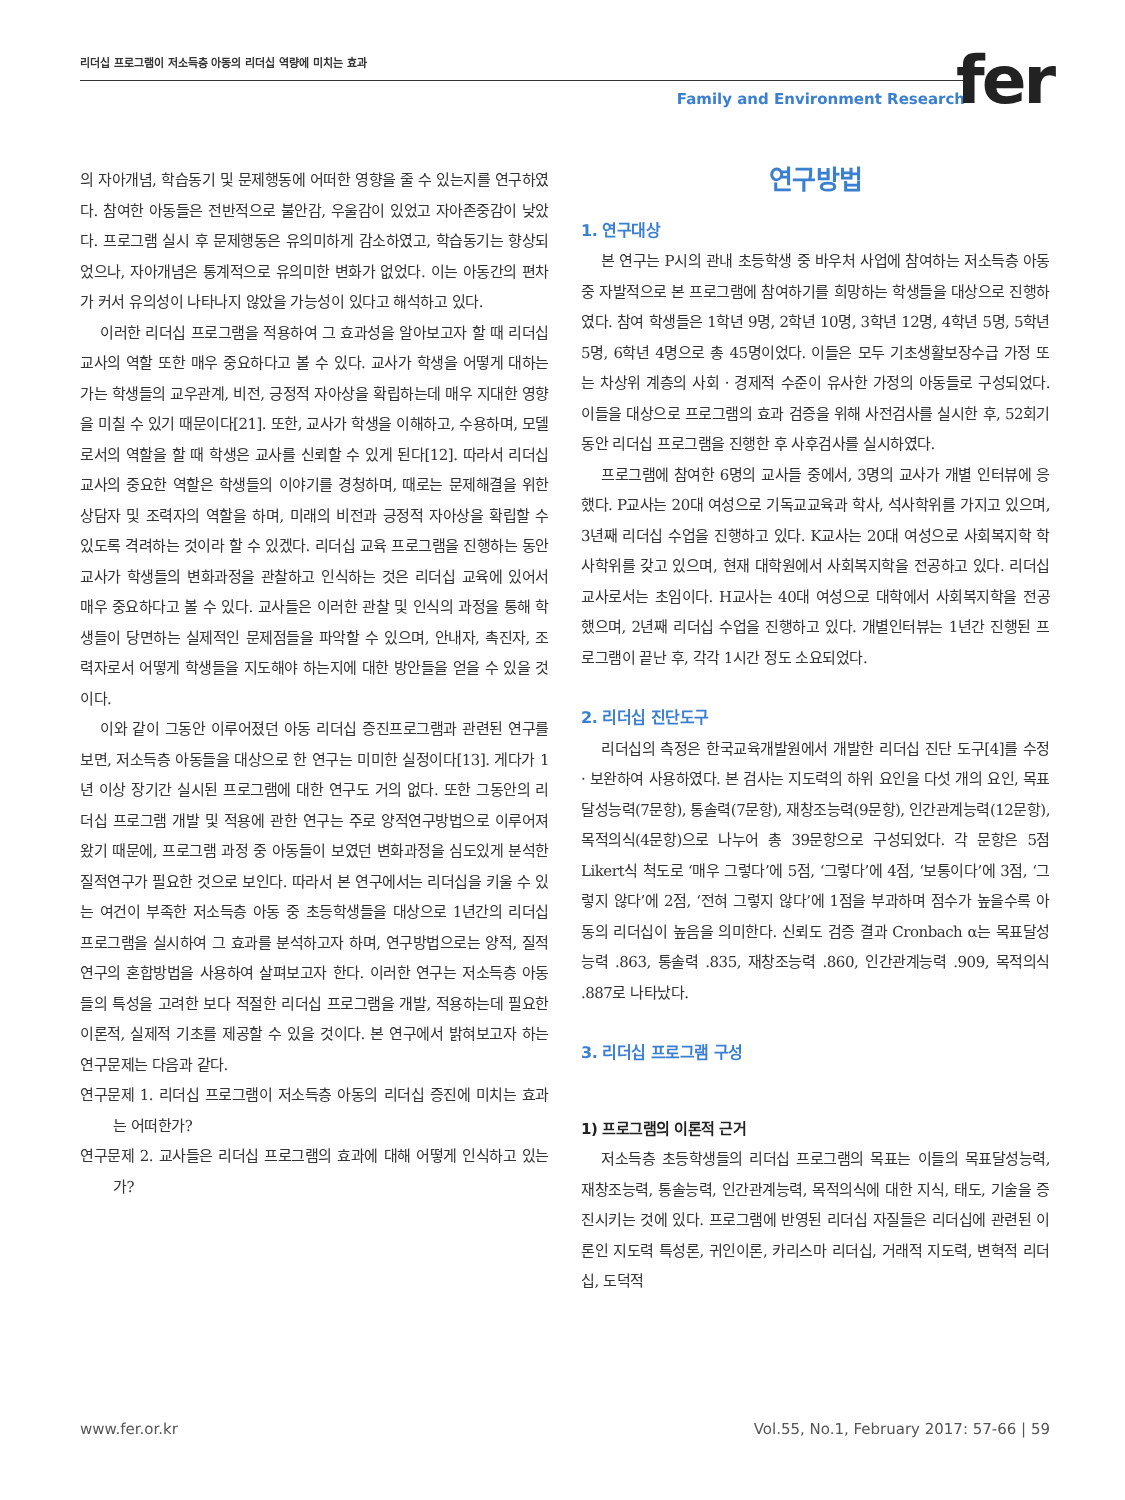리더십 프로그램이 저소득층 아동의 리더십 역량에 미치는 효과
Family and Environment Research
fer
의 자아개념, 학습동기 및 문제행동에 어떠한 영향을 줄 수 있는지를 연구하였다. 참여한 아동들은 전반적으로 불안감, 우울감이 있었고 자아존중감이 낮았다. 프로그램 실시 후 문제행동은 유의미하게 감소하였고, 학습동기는 향상되었으나, 자아개념은 통계적으로 유의미한 변화가 없었다. 이는 아동간의 편차가 커서 유의성이 나타나지 않았을 가능성이 있다고 해석하고 있다.
이러한 리더십 프로그램을 적용하여 그 효과성을 알아보고자 할 때 리더십 교사의 역할 또한 매우 중요하다고 볼 수 있다. 교사가 학생을 어떻게 대하는가는 학생들의 교우관계, 비전, 긍정적 자아상을 확립하는데 매우 지대한 영향을 미칠 수 있기 때문이다[21]. 또한, 교사가 학생을 이해하고, 수용하며, 모델로서의 역할을 할 때 학생은 교사를 신뢰할 수 있게 된다[12]. 따라서 리더십 교사의 중요한 역할은 학생들의 이야기를 경청하며, 때로는 문제해결을 위한 상담자 및 조력자의 역할을 하며, 미래의 비전과 긍정적 자아상을 확립할 수 있도록 격려하는 것이라 할 수 있겠다. 리더십 교육 프로그램을 진행하는 동안 교사가 학생들의 변화과정을 관찰하고 인식하는 것은 리더십 교육에 있어서 매우 중요하다고 볼 수 있다. 교사들은 이러한 관찰 및 인식의 과정을 통해 학생들이 당면하는 실제적인 문제점들을 파악할 수 있으며, 안내자, 촉진자, 조력자로서 어떻게 학생들을 지도해야 하는지에 대한 방안들을 얻을 수 있을 것이다.
이와 같이 그동안 이루어졌던 아동 리더십 증진프로그램과 관련된 연구를 보면, 저소득층 아동들을 대상으로 한 연구는 미미한 실정이다[13]. 게다가 1년 이상 장기간 실시된 프로그램에 대한 연구도 거의 없다. 또한 그동안의 리더십 프로그램 개발 및 적용에 관한 연구는 주로 양적연구방법으로 이루어져 왔기 때문에, 프로그램 과정 중 아동들이 보였던 변화과정을 심도있게 분석한 질적연구가 필요한 것으로 보인다. 따라서 본 연구에서는 리더십을 키울 수 있는 여건이 부족한 저소득층 아동 중 초등학생들을 대상으로 1년간의 리더십 프로그램을 실시하여 그 효과를 분석하고자 하며, 연구방법으로는 양적, 질적 연구의 혼합방법을 사용하여 살펴보고자 한다. 이러한 연구는 저소득층 아동들의 특성을 고려한 보다 적절한 리더십 프로그램을 개발, 적용하는데 필요한 이론적, 실제적 기초를 제공할 수 있을 것이다. 본 연구에서 밝혀보고자 하는 연구문제는 다음과 같다.
연구문제 1. 리더십 프로그램이 저소득층 아동의 리더십 증진에 미치는 효과는 어떠한가?
연구문제 2. 교사들은 리더십 프로그램의 효과에 대해 어떻게 인식하고 있는가?
연구방법
1. 연구대상
본 연구는 P시의 관내 초등학생 중 바우처 사업에 참여하는 저소득층 아동 중 자발적으로 본 프로그램에 참여하기를 희망하는 학생들을 대상으로 진행하였다. 참여 학생들은 1학년 9명, 2학년 10명, 3학년 12명, 4학년 5명, 5학년 5명, 6학년 4명으로 총 45명이었다. 이들은 모두 기초생활보장수급 가정 또는 차상위 계층의 사회 · 경제적 수준이 유사한 가정의 아동들로 구성되었다. 이들을 대상으로 프로그램의 효과 검증을 위해 사전검사를 실시한 후, 52회기 동안 리더십 프로그램을 진행한 후 사후검사를 실시하였다.
프로그램에 참여한 6명의 교사들 중에서, 3명의 교사가 개별 인터뷰에 응했다. P교사는 20대 여성으로 기독교교육과 학사, 석사학위를 가지고 있으며, 3년째 리더십 수업을 진행하고 있다. K교사는 20대 여성으로 사회복지학 학사학위를 갖고 있으며, 현재 대학원에서 사회복지학을 전공하고 있다. 리더십 교사로서는 초임이다. H교사는 40대 여성으로 대학에서 사회복지학을 전공했으며, 2년째 리더십 수업을 진행하고 있다. 개별인터뷰는 1년간 진행된 프로그램이 끝난 후, 각각 1시간 정도 소요되었다.
2. 리더십 진단도구
리더십의 측정은 한국교육개발원에서 개발한 리더십 진단 도구[4]를 수정 · 보완하여 사용하였다. 본 검사는 지도력의 하위 요인을 다섯 개의 요인, 목표달성능력(7문항), 통솔력(7문항), 재창조능력(9문항), 인간관계능력(12문항), 목적의식(4문항)으로 나누어 총 39문항으로 구성되었다. 각 문항은 5점 Likert식 척도로 ‘매우 그렇다’에 5점, ‘그렇다’에 4점, ‘보통이다’에 3점, ‘그렇지 않다’에 2점, ‘전혀 그렇지 않다’에 1점을 부과하며 점수가 높을수록 아동의 리더십이 높음을 의미한다. 신뢰도 검증 결과 Cronbach α는 목표달성능력 .863, 통솔력 .835, 재창조능력 .860, 인간관계능력 .909, 목적의식 .887로 나타났다.
3. 리더십 프로그램 구성
1) 프로그램의 이론적 근거
저소득층 초등학생들의 리더십 프로그램의 목표는 이들의 목표달성능력, 재창조능력, 통솔능력, 인간관계능력, 목적의식에 대한 지식, 태도, 기술을 증진시키는 것에 있다. 프로그램에 반영된 리더십 자질들은 리더십에 관련된 이론인 지도력 특성론, 귀인이론, 카리스마 리더십, 거래적 지도력, 변혁적 리더십, 도덕적
www.fer.or.kr Vol.55, No.1, February 2017: 57-66 | 59